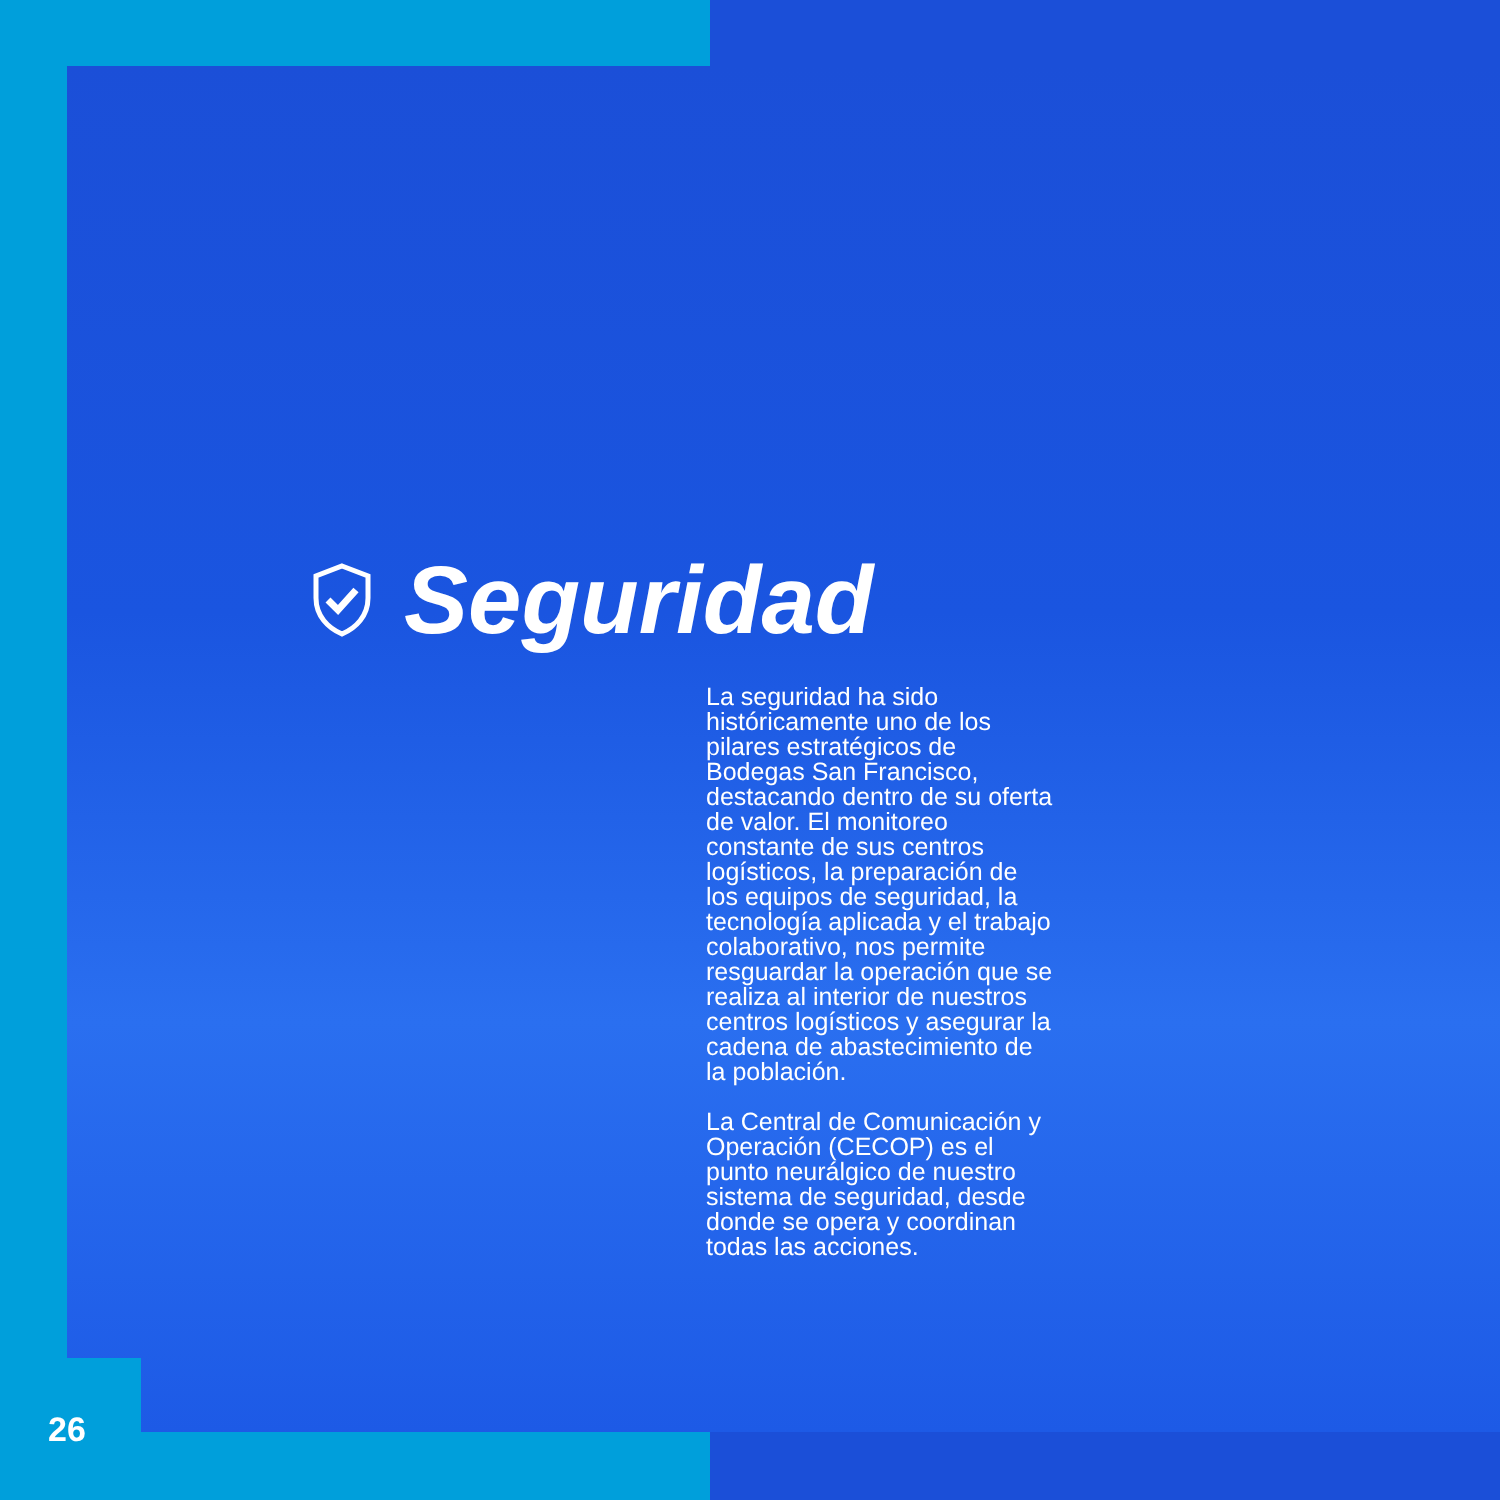Seguridad
La seguridad ha sido históricamente uno de los pilares estratégicos de Bodegas San Francisco, destacando dentro de su oferta de valor. El monitoreo constante de sus centros logísticos, la preparación de los equipos de seguridad, la tecnología aplicada y el trabajo colaborativo, nos permite resguardar la operación que se realiza al interior de nuestros centros logísticos y asegurar la cadena de abastecimiento de la población.
La Central de Comunicación y Operación (CECOP) es el punto neurálgico de nuestro sistema de seguridad, desde donde se opera y coordinan todas las acciones.
26